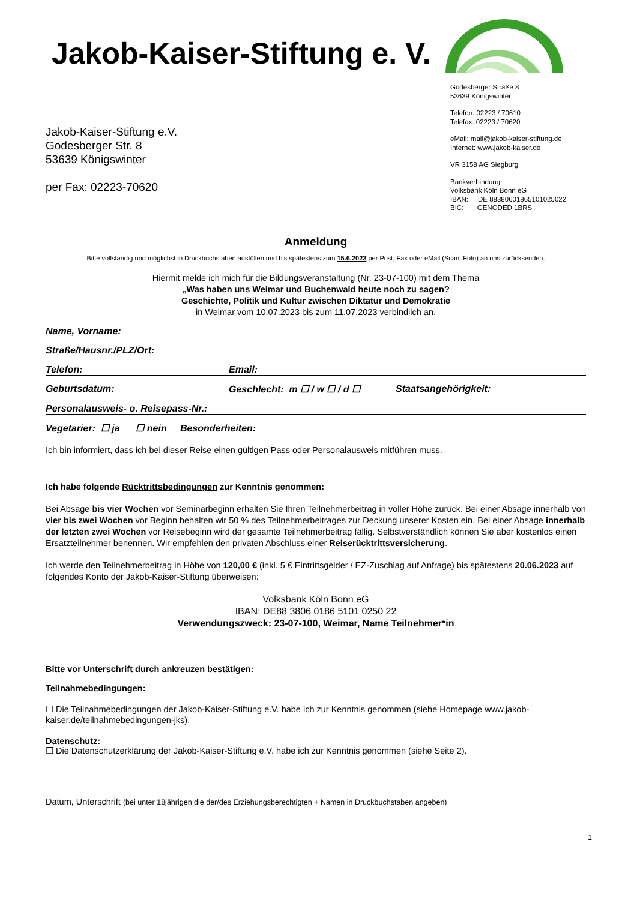Jakob-Kaiser-Stiftung e. V.
Godesberger Straße 8
53639 Königswinter
Telefon: 02223 / 70610
Telefax: 02223 / 70620
eMail: mail@jakob-kaiser-stiftung.de
Internet: www.jakob-kaiser.de
VR 3158 AG Siegburg
Bankverbindung
Volksbank Köln Bonn eG
IBAN: DE 88380601865101025022
BIC: GENODED 1BRS
Jakob-Kaiser-Stiftung e.V.
Godesberger Str. 8
53639 Königswinter
per Fax: 02223-70620
Anmeldung
Bitte vollständig und möglichst in Druckbuchstaben ausfüllen und bis spätestens zum 15.6.2023 per Post, Fax oder eMail (Scan, Foto) an uns zurücksenden.
Hiermit melde ich mich für die Bildungsveranstaltung (Nr. 23-07-100) mit dem Thema
„Was haben uns Weimar und Buchenwald heute noch zu sagen?
Geschichte, Politik und Kultur zwischen Diktatur und Demokratie
in Weimar vom 10.07.2023 bis zum 11.07.2023 verbindlich an.
Name, Vorname:
Straße/Hausnr./PLZ/Ort:
Telefon: Email:
Geburtsdatum: Geschlecht: m ☐ / w ☐ / d ☐ Staatsangehörigkeit:
Personalausweis- o. Reisepass-Nr.:
Vegetarier: ☐ ja ☐ nein Besonderheiten:
Ich bin informiert, dass ich bei dieser Reise einen gültigen Pass oder Personalausweis mitführen muss.
Ich habe folgende Rücktrittsbedingungen zur Kenntnis genommen:
Bei Absage bis vier Wochen vor Seminarbeginn erhalten Sie Ihren Teilnehmerbeitrag in voller Höhe zurück. Bei einer Absage innerhalb von vier bis zwei Wochen vor Beginn behalten wir 50 % des Teilnehmerbeitrages zur Deckung unserer Kosten ein. Bei einer Absage innerhalb der letzten zwei Wochen vor Reisebeginn wird der gesamte Teilnehmerbeitrag fällig. Selbstverständlich können Sie aber kostenlos einen Ersatzteilnehmer benennen. Wir empfehlen den privaten Abschluss einer Reiserücktrittsversicherung.
Ich werde den Teilnehmerbeitrag in Höhe von 120,00 € (inkl. 5 € Eintrittsgelder / EZ-Zuschlag auf Anfrage) bis spätestens 20.06.2023 auf folgendes Konto der Jakob-Kaiser-Stiftung überweisen:
Volksbank Köln Bonn eG
IBAN: DE88 3806 0186 5101 0250 22
Verwendungszweck: 23-07-100, Weimar, Name Teilnehmer*in
Bitte vor Unterschrift durch ankreuzen bestätigen:
Teilnahmebedingungen:
☐ Die Teilnahmebedingungen der Jakob-Kaiser-Stiftung e.V. habe ich zur Kenntnis genommen (siehe Homepage www.jakob-kaiser.de/teilnahmebedingungen-jks).
Datenschutz:
☐ Die Datenschutzerklärung der Jakob-Kaiser-Stiftung e.V. habe ich zur Kenntnis genommen (siehe Seite 2).
Datum, Unterschrift (bei unter 18jährigen die der/des Erziehungsberechtigten + Namen in Druckbuchstaben angeben)
1